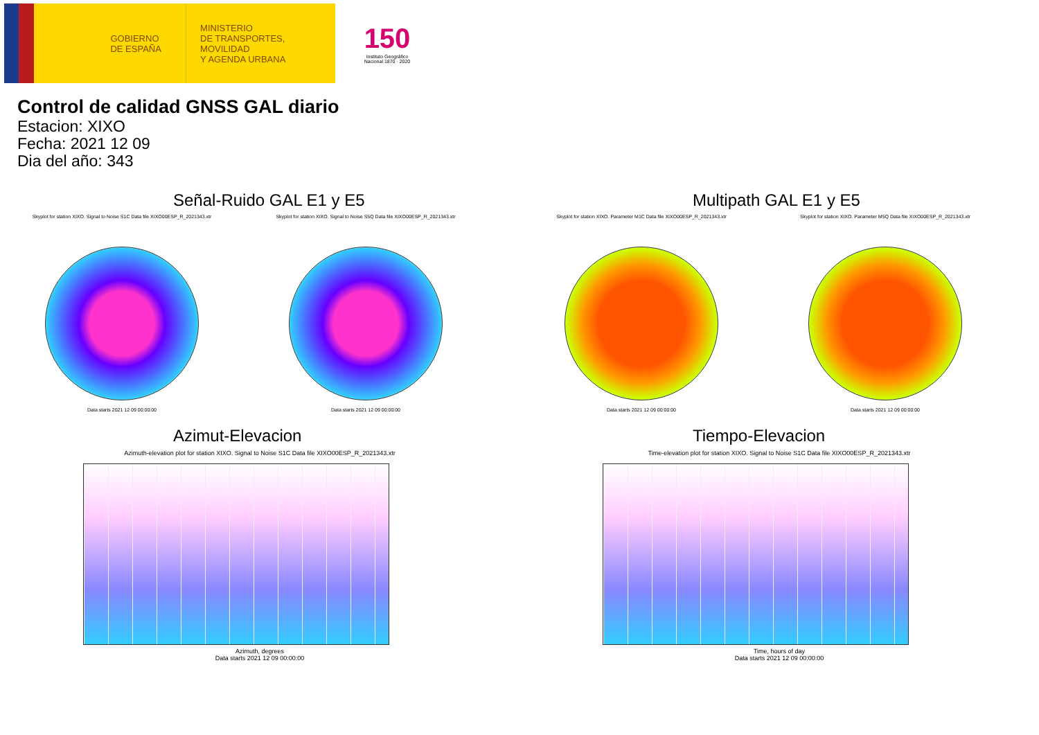GOBIERNO
DE ESPAÑA
MINISTERIO
DE TRANSPORTES, MOVILIDAD
Y AGENDA URBANA
150
Instituto Geográfico
Nacional 1870 · 2020
Control de calidad GNSS GAL diario
Estacion: XIXO
Fecha: 2021 12 09
Dia del año: 343
Señal-Ruido GAL E1 y E5
Skyplot for station XIXO. Signal to Noise S1C Data file XIXO00ESP_R_2021343.xtr
Data starts 2021 12 09 00:00:00
Skyplot for station XIXO. Signal to Noise S5Q Data file XIXO00ESP_R_2021343.xtr
Data starts 2021 12 09 00:00:00
Multipath GAL E1 y E5
Skyplot for station XIXO. Parameter M1C Data file XIXO00ESP_R_2021343.xtr
Data starts 2021 12 09 00:00:00
Skyplot for station XIXO. Parameter M5Q Data file XIXO00ESP_R_2021343.xtr
Data starts 2021 12 09 00:00:00
Azimut-Elevacion
Azimuth-elevation plot for station XIXO. Signal to Noise S1C Data file XIXO00ESP_R_2021343.xtr
Azimuth, degrees
Data starts 2021 12 09 00:00:00
Tiempo-Elevacion
Time-elevation plot for station XIXO. Signal to Noise S1C Data file XIXO00ESP_R_2021343.xtr
Time, hours of day
Data starts 2021 12 09 00:00:00